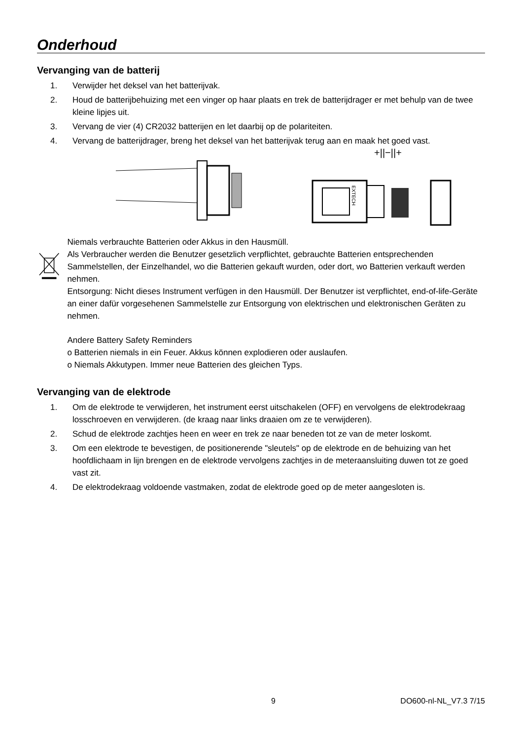Onderhoud
Vervanging van de batterij
1. Verwijder het deksel van het batterijvak.
2. Houd de batterijbehuizing met een vinger op haar plaats en trek de batterijdrager er met behulp van de twee kleine lipjes uit.
3. Vervang de vier (4) CR2032 batterijen en let daarbij op de polariteiten.
4. Vervang de batterijdrager, breng het deksel van het batterijvak terug aan en maak het goed vast.
+||−||+
EXTECH
Niemals verbrauchte Batterien oder Akkus in den Hausmüll.
Als Verbraucher werden die Benutzer gesetzlich verpflichtet, gebrauchte Batterien entsprechenden Sammelstellen, der Einzelhandel, wo die Batterien gekauft wurden, oder dort, wo Batterien verkauft werden nehmen.
Entsorgung: Nicht dieses Instrument verfügen in den Hausmüll. Der Benutzer ist verpflichtet, end-of-life-Geräte an einer dafür vorgesehenen Sammelstelle zur Entsorgung von elektrischen und elektronischen Geräten zu nehmen.
Andere Battery Safety Reminders
o Batterien niemals in ein Feuer. Akkus können explodieren oder auslaufen.
o Niemals Akkutypen. Immer neue Batterien des gleichen Typs.
Vervanging van de elektrode
1. Om de elektrode te verwijderen, het instrument eerst uitschakelen (OFF) en vervolgens de elektrodekraag losschroeven en verwijderen. (de kraag naar links draaien om ze te verwijderen).
2. Schud de elektrode zachtjes heen en weer en trek ze naar beneden tot ze van de meter loskomt.
3. Om een elektrode te bevestigen, de positionerende "sleutels" op de elektrode en de behuizing van het hoofdlichaam in lijn brengen en de elektrode vervolgens zachtjes in de meteraansluiting duwen tot ze goed vast zit.
4. De elektrodekraag voldoende vastmaken, zodat de elektrode goed op de meter aangesloten is.
9 DO600-nl-NL_V7.3 7/15